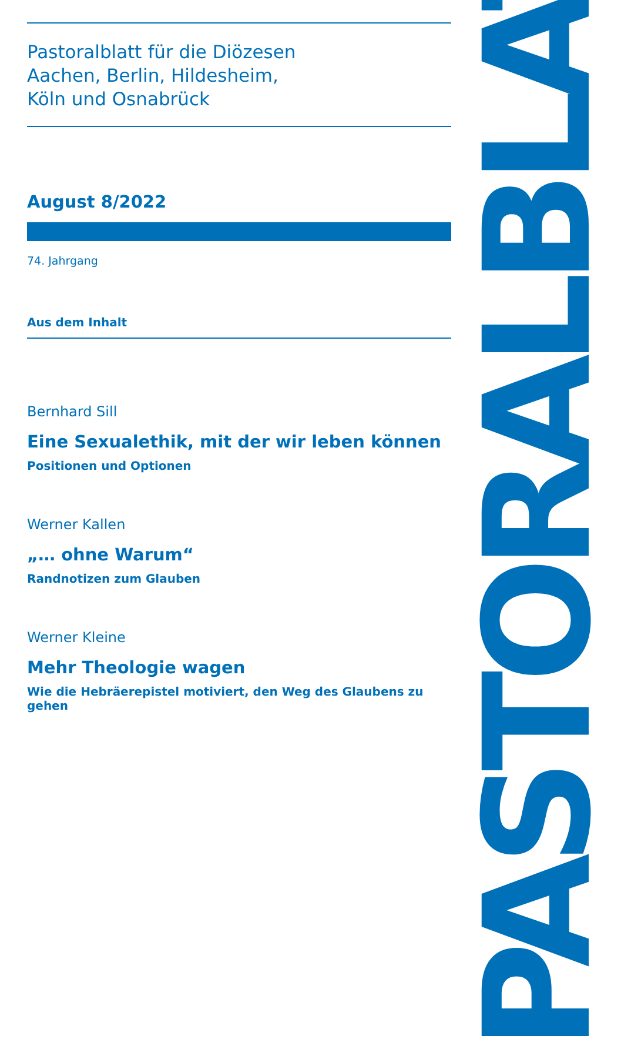Pastoralblatt für die Diözesen
Aachen, Berlin, Hildesheim,
Köln und Osnabrück
August 8/2022
74. Jahrgang
Aus dem Inhalt
Bernhard Sill
Eine Sexualethik, mit der wir leben können
Positionen und Optionen
Werner Kallen
„… ohne Warum“
Randnotizen zum Glauben
Werner Kleine
Mehr Theologie wagen
Wie die Hebräerepistel motiviert, den Weg des Glaubens zu gehen
PASTORALBLATT